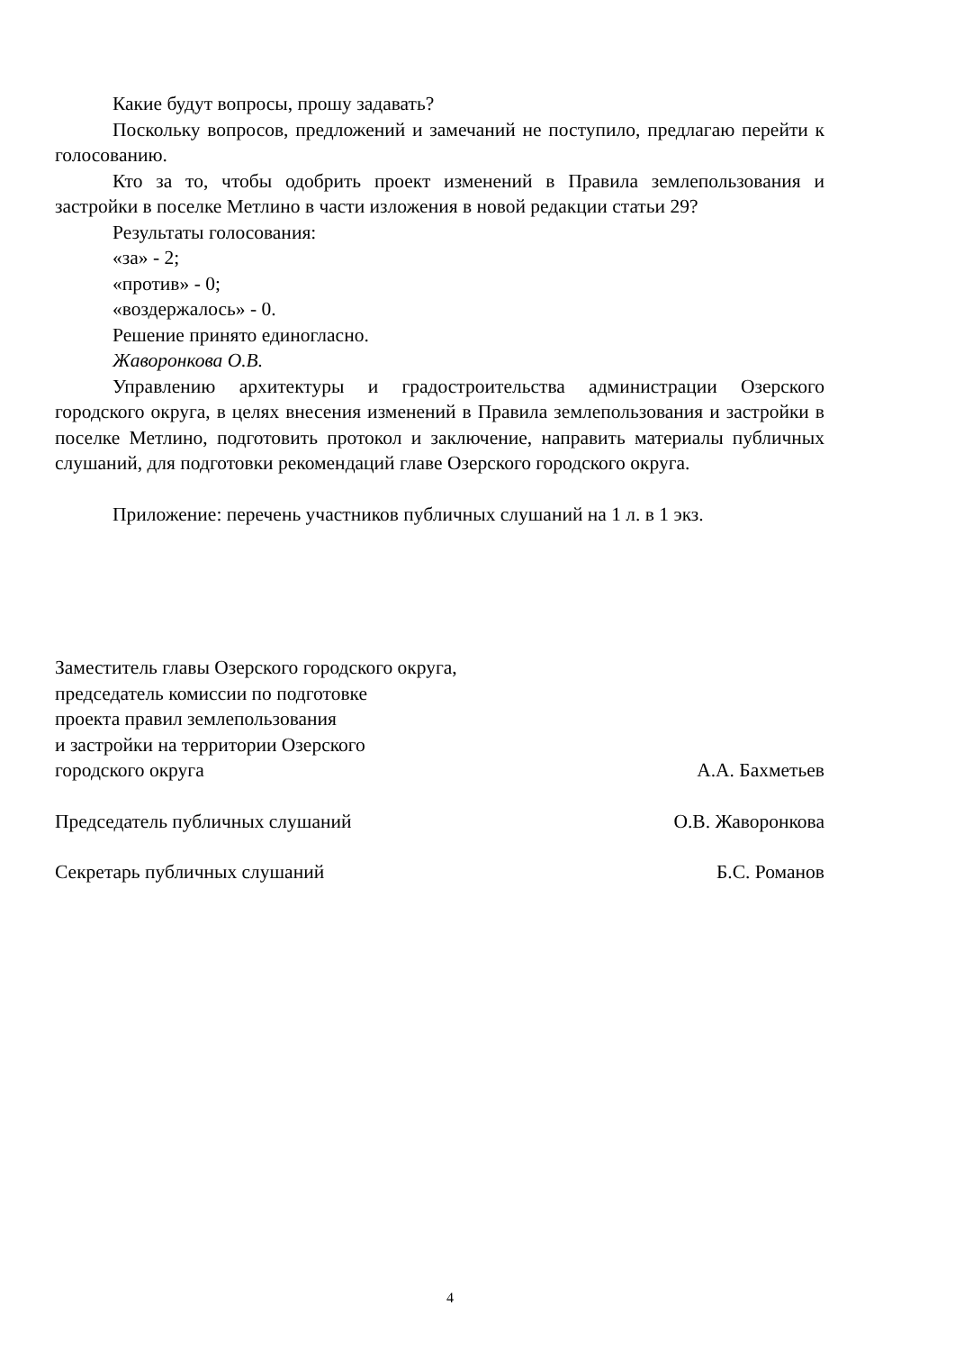Какие будут вопросы, прошу задавать?
Поскольку вопросов, предложений и замечаний не поступило, предлагаю перейти к голосованию.
Кто за то, чтобы одобрить проект изменений в Правила землепользования и застройки в поселке Метлино в части изложения в новой редакции статьи 29?
Результаты голосования:
«за» - 2;
«против» - 0;
«воздержалось» - 0.
Решение принято единогласно.
Жаворонкова О.В.
Управлению архитектуры и градостроительства администрации Озерского городского округа, в целях внесения изменений в Правила землепользования и застройки в поселке Метлино, подготовить протокол и заключение, направить материалы публичных слушаний, для подготовки рекомендаций главе Озерского городского округа.
Приложение: перечень участников публичных слушаний на 1 л. в 1 экз.
Заместитель главы Озерского городского округа,
председатель комиссии по подготовке
проекта правил землепользования
и застройки на территории Озерского
городского округа
А.А. Бахметьев
Председатель публичных слушаний
О.В. Жаворонкова
Секретарь публичных слушаний
Б.С. Романов
4